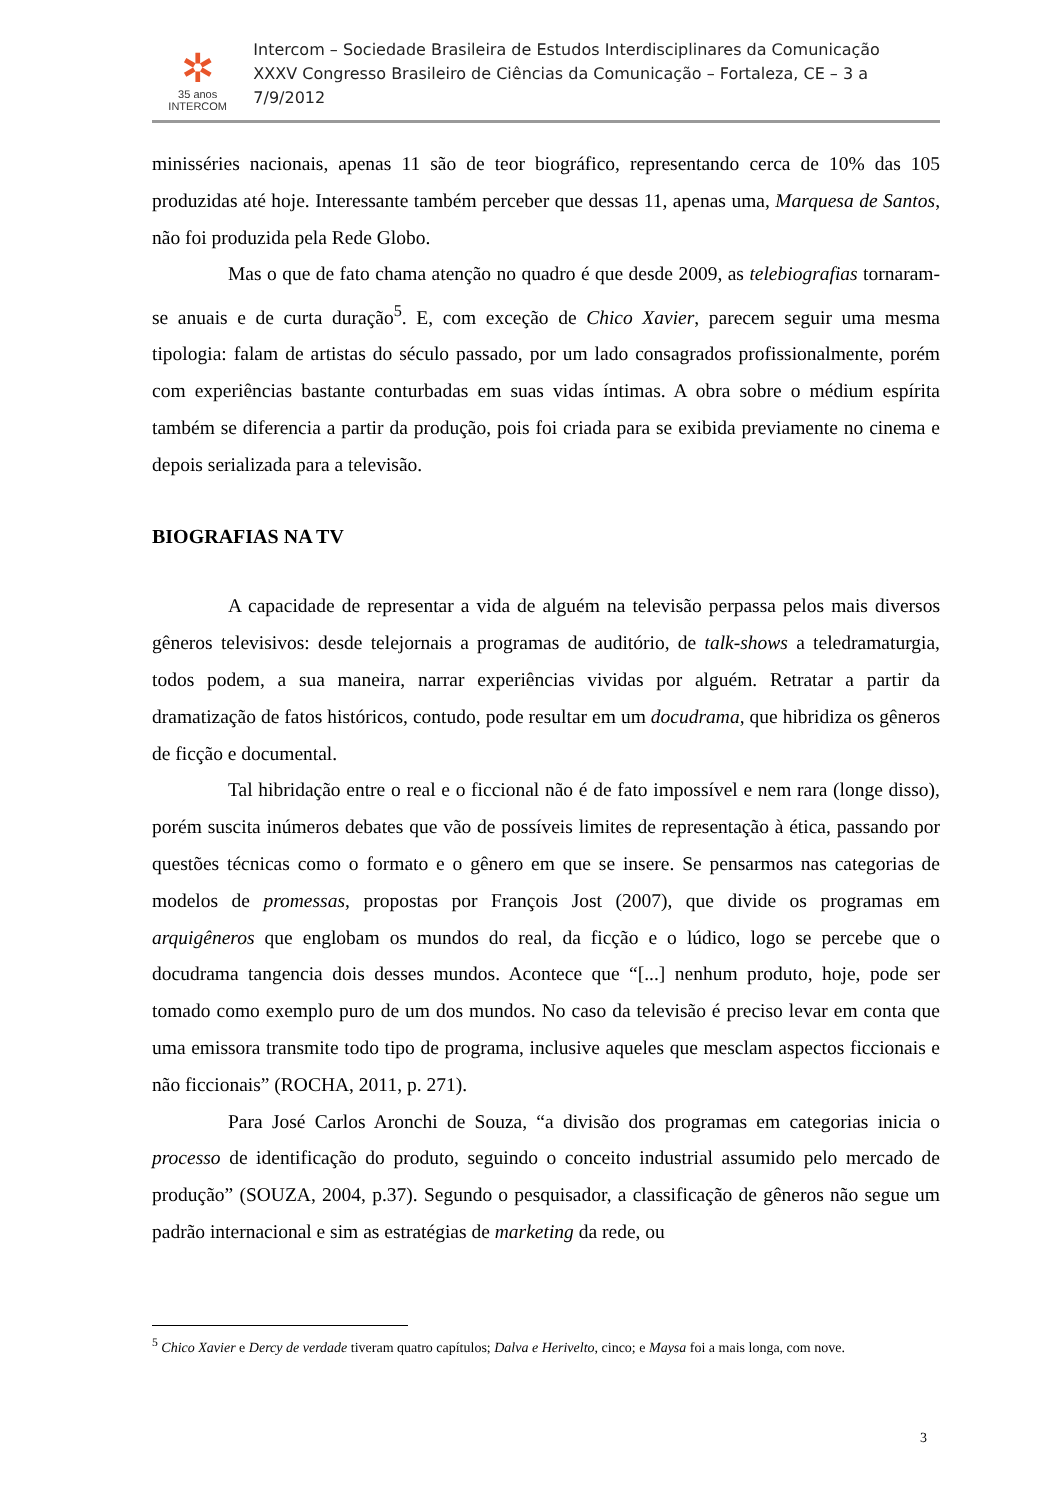✲
35 anos
INTERCOM
Intercom – Sociedade Brasileira de Estudos Interdisciplinares da Comunicação
XXXV Congresso Brasileiro de Ciências da Comunicação – Fortaleza, CE – 3 a 7/9/2012
minisséries nacionais, apenas 11 são de teor biográfico, representando cerca de 10% das 105 produzidas até hoje. Interessante também perceber que dessas 11, apenas uma, Marquesa de Santos, não foi produzida pela Rede Globo.
Mas o que de fato chama atenção no quadro é que desde 2009, as telebiografias tornaram-se anuais e de curta duração<sup>5</sup>. E, com exceção de Chico Xavier, parecem seguir uma mesma tipologia: falam de artistas do século passado, por um lado consagrados profissionalmente, porém com experiências bastante conturbadas em suas vidas íntimas. A obra sobre o médium espírita também se diferencia a partir da produção, pois foi criada para se exibida previamente no cinema e depois serializada para a televisão.
BIOGRAFIAS NA TV
A capacidade de representar a vida de alguém na televisão perpassa pelos mais diversos gêneros televisivos: desde telejornais a programas de auditório, de talk-shows a teledramaturgia, todos podem, a sua maneira, narrar experiências vividas por alguém. Retratar a partir da dramatização de fatos históricos, contudo, pode resultar em um docudrama, que hibridiza os gêneros de ficção e documental.
Tal hibridação entre o real e o ficcional não é de fato impossível e nem rara (longe disso), porém suscita inúmeros debates que vão de possíveis limites de representação à ética, passando por questões técnicas como o formato e o gênero em que se insere. Se pensarmos nas categorias de modelos de promessas, propostas por François Jost (2007), que divide os programas em arquigêneros que englobam os mundos do real, da ficção e o lúdico, logo se percebe que o docudrama tangencia dois desses mundos. Acontece que “[...] nenhum produto, hoje, pode ser tomado como exemplo puro de um dos mundos. No caso da televisão é preciso levar em conta que uma emissora transmite todo tipo de programa, inclusive aqueles que mesclam aspectos ficcionais e não ficcionais” (ROCHA, 2011, p. 271).
Para José Carlos Aronchi de Souza, “a divisão dos programas em categorias inicia o processo de identificação do produto, seguindo o conceito industrial assumido pelo mercado de produção” (SOUZA, 2004, p.37). Segundo o pesquisador, a classificação de gêneros não segue um padrão internacional e sim as estratégias de marketing da rede, ou
<sup>5</sup> Chico Xavier e Dercy de verdade tiveram quatro capítulos; Dalva e Herivelto, cinco; e Maysa foi a mais longa, com nove.
3